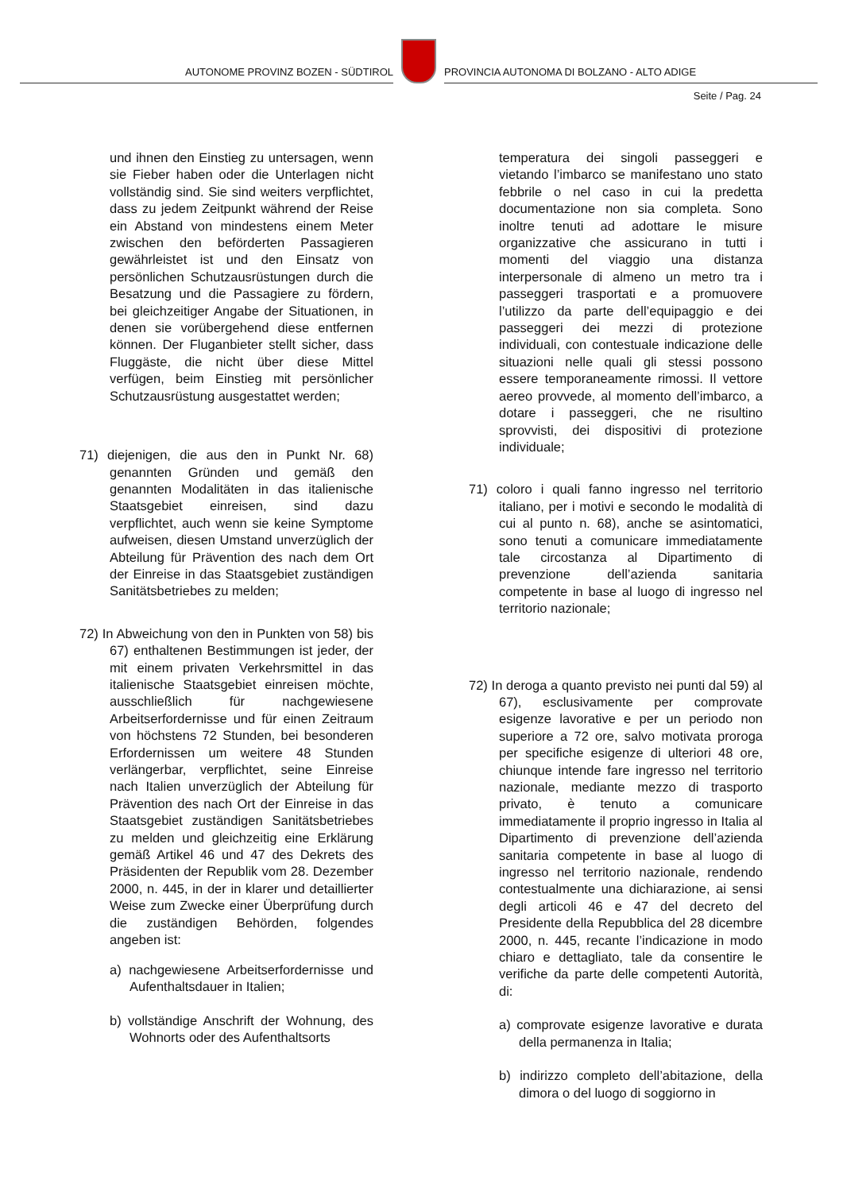AUTONOME PROVINZ BOZEN - SÜDTIROL
PROVINCIA AUTONOMA DI BOLZANO - ALTO ADIGE
Seite / Pag. 24
und ihnen den Einstieg zu untersagen, wenn sie Fieber haben oder die Unterlagen nicht vollständig sind. Sie sind weiters verpflichtet, dass zu jedem Zeitpunkt während der Reise ein Abstand von mindestens einem Meter zwischen den beförderten Passagieren gewährleistet ist und den Einsatz von persönlichen Schutzausrüstungen durch die Besatzung und die Passagiere zu fördern, bei gleichzeitiger Angabe der Situationen, in denen sie vorübergehend diese entfernen können. Der Fluganbieter stellt sicher, dass Fluggäste, die nicht über diese Mittel verfügen, beim Einstieg mit persönlicher Schutzausrüstung ausgestattet werden;
71) diejenigen, die aus den in Punkt Nr. 68) genannten Gründen und gemäß den genannten Modalitäten in das italienische Staatsgebiet einreisen, sind dazu verpflichtet, auch wenn sie keine Symptome aufweisen, diesen Umstand unverzüglich der Abteilung für Prävention des nach dem Ort der Einreise in das Staatsgebiet zuständigen Sanitätsbetriebes zu melden;
72) In Abweichung von den in Punkten von 58) bis 67) enthaltenen Bestimmungen ist jeder, der mit einem privaten Verkehrsmittel in das italienische Staatsgebiet einreisen möchte, ausschließlich für nachgewiesene Arbeitserfordernisse und für einen Zeitraum von höchstens 72 Stunden, bei besonderen Erfordernissen um weitere 48 Stunden verlängerbar, verpflichtet, seine Einreise nach Italien unverzüglich der Abteilung für Prävention des nach Ort der Einreise in das Staatsgebiet zuständigen Sanitätsbetriebes zu melden und gleichzeitig eine Erklärung gemäß Artikel 46 und 47 des Dekrets des Präsidenten der Republik vom 28. Dezember 2000, n. 445, in der in klarer und detaillierter Weise zum Zwecke einer Überprüfung durch die zuständigen Behörden, folgendes angeben ist:
a) nachgewiesene Arbeitserfordernisse und Aufenthaltsdauer in Italien;
b) vollständige Anschrift der Wohnung, des Wohnorts oder des Aufenthaltsorts
temperatura dei singoli passeggeri e vietando l’imbarco se manifestano uno stato febbrile o nel caso in cui la predetta documentazione non sia completa. Sono inoltre tenuti ad adottare le misure organizzative che assicurano in tutti i momenti del viaggio una distanza interpersonale di almeno un metro tra i passeggeri trasportati e a promuovere l’utilizzo da parte dell’equipaggio e dei passeggeri dei mezzi di protezione individuali, con contestuale indicazione delle situazioni nelle quali gli stessi possono essere temporaneamente rimossi. Il vettore aereo provvede, al momento dell’imbarco, a dotare i passeggeri, che ne risultino sprovvisti, dei dispositivi di protezione individuale;
71) coloro i quali fanno ingresso nel territorio italiano, per i motivi e secondo le modalità di cui al punto n. 68), anche se asintomatici, sono tenuti a comunicare immediatamente tale circostanza al Dipartimento di prevenzione dell’azienda sanitaria competente in base al luogo di ingresso nel territorio nazionale;
72) In deroga a quanto previsto nei punti dal 59) al 67), esclusivamente per comprovate esigenze lavorative e per un periodo non superiore a 72 ore, salvo motivata proroga per specifiche esigenze di ulteriori 48 ore, chiunque intende fare ingresso nel territorio nazionale, mediante mezzo di trasporto privato, è tenuto a comunicare immediatamente il proprio ingresso in Italia al Dipartimento di prevenzione dell’azienda sanitaria competente in base al luogo di ingresso nel territorio nazionale, rendendo contestualmente una dichiarazione, ai sensi degli articoli 46 e 47 del decreto del Presidente della Repubblica del 28 dicembre 2000, n. 445, recante l’indicazione in modo chiaro e dettagliato, tale da consentire le verifiche da parte delle competenti Autorità, di:
a) comprovate esigenze lavorative e durata della permanenza in Italia;
b) indirizzo completo dell’abitazione, della dimora o del luogo di soggiorno in